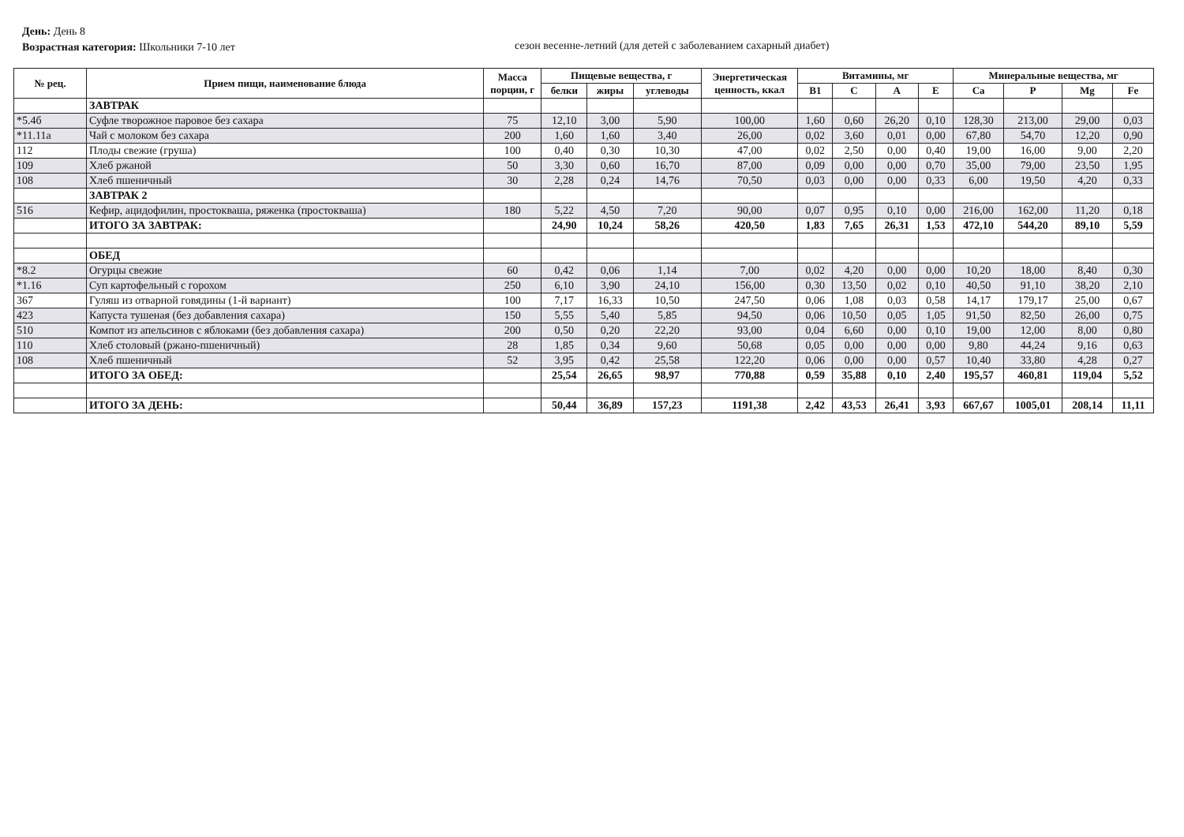День: День 8
Возрастная категория: Школьники 7-10 лет
сезон весенне-летний (для детей с заболеванием сахарный диабет)
| № рец. | Прием пищи, наименование блюда | Масса порции, г | Пищевые вещества, г | | | Энергетическая ценность, ккал | Витамины, мг | | | | Минеральные вещества, мг | | | |
| --- | --- | --- | --- | --- | --- | --- | --- | --- | --- | --- | --- | --- | --- | --- |
| | | | белки | жиры | углеводы | | B1 | C | A | E | Ca | P | Mg | Fe |
| | ЗАВТРАК | | | | | | | | | | | | | |
| *5.4б | Суфле творожное паровое без сахара | 75 | 12,10 | 3,00 | 5,90 | 100,00 | 1,60 | 0,60 | 26,20 | 0,10 | 128,30 | 213,00 | 29,00 | 0,03 |
| *11.11а | Чай с молоком без сахара | 200 | 1,60 | 1,60 | 3,40 | 26,00 | 0,02 | 3,60 | 0,01 | 0,00 | 67,80 | 54,70 | 12,20 | 0,90 |
| 112 | Плоды свежие (груша) | 100 | 0,40 | 0,30 | 10,30 | 47,00 | 0,02 | 2,50 | 0,00 | 0,40 | 19,00 | 16,00 | 9,00 | 2,20 |
| 109 | Хлеб ржаной | 50 | 3,30 | 0,60 | 16,70 | 87,00 | 0,09 | 0,00 | 0,00 | 0,70 | 35,00 | 79,00 | 23,50 | 1,95 |
| 108 | Хлеб пшеничный | 30 | 2,28 | 0,24 | 14,76 | 70,50 | 0,03 | 0,00 | 0,00 | 0,33 | 6,00 | 19,50 | 4,20 | 0,33 |
| | ЗАВТРАК 2 | | | | | | | | | | | | | |
| 516 | Кефир, ацидофилин, простокваша, ряженка (простокваша) | 180 | 5,22 | 4,50 | 7,20 | 90,00 | 0,07 | 0,95 | 0,10 | 0,00 | 216,00 | 162,00 | 11,20 | 0,18 |
| | ИТОГО ЗА ЗАВТРАК: | | 24,90 | 10,24 | 58,26 | 420,50 | 1,83 | 7,65 | 26,31 | 1,53 | 472,10 | 544,20 | 89,10 | 5,59 |
| | ОБЕД | | | | | | | | | | | | | |
| *8.2 | Огурцы свежие | 60 | 0,42 | 0,06 | 1,14 | 7,00 | 0,02 | 4,20 | 0,00 | 0,00 | 10,20 | 18,00 | 8,40 | 0,30 |
| *1.16 | Суп картофельный с горохом | 250 | 6,10 | 3,90 | 24,10 | 156,00 | 0,30 | 13,50 | 0,02 | 0,10 | 40,50 | 91,10 | 38,20 | 2,10 |
| 367 | Гуляш из отварной говядины (1-й вариант) | 100 | 7,17 | 16,33 | 10,50 | 247,50 | 0,06 | 1,08 | 0,03 | 0,58 | 14,17 | 179,17 | 25,00 | 0,67 |
| 423 | Капуста тушеная (без добавления сахара) | 150 | 5,55 | 5,40 | 5,85 | 94,50 | 0,06 | 10,50 | 0,05 | 1,05 | 91,50 | 82,50 | 26,00 | 0,75 |
| 510 | Компот из апельсинов с яблоками (без добавления сахара) | 200 | 0,50 | 0,20 | 22,20 | 93,00 | 0,04 | 6,60 | 0,00 | 0,10 | 19,00 | 12,00 | 8,00 | 0,80 |
| 110 | Хлеб столовый (ржано-пшеничный) | 28 | 1,85 | 0,34 | 9,60 | 50,68 | 0,05 | 0,00 | 0,00 | 0,00 | 9,80 | 44,24 | 9,16 | 0,63 |
| 108 | Хлеб пшеничный | 52 | 3,95 | 0,42 | 25,58 | 122,20 | 0,06 | 0,00 | 0,00 | 0,57 | 10,40 | 33,80 | 4,28 | 0,27 |
| | ИТОГО ЗА ОБЕД: | | 25,54 | 26,65 | 98,97 | 770,88 | 0,59 | 35,88 | 0,10 | 2,40 | 195,57 | 460,81 | 119,04 | 5,52 |
| | ИТОГО ЗА ДЕНЬ: | | 50,44 | 36,89 | 157,23 | 1191,38 | 2,42 | 43,53 | 26,41 | 3,93 | 667,67 | 1005,01 | 208,14 | 11,11 |